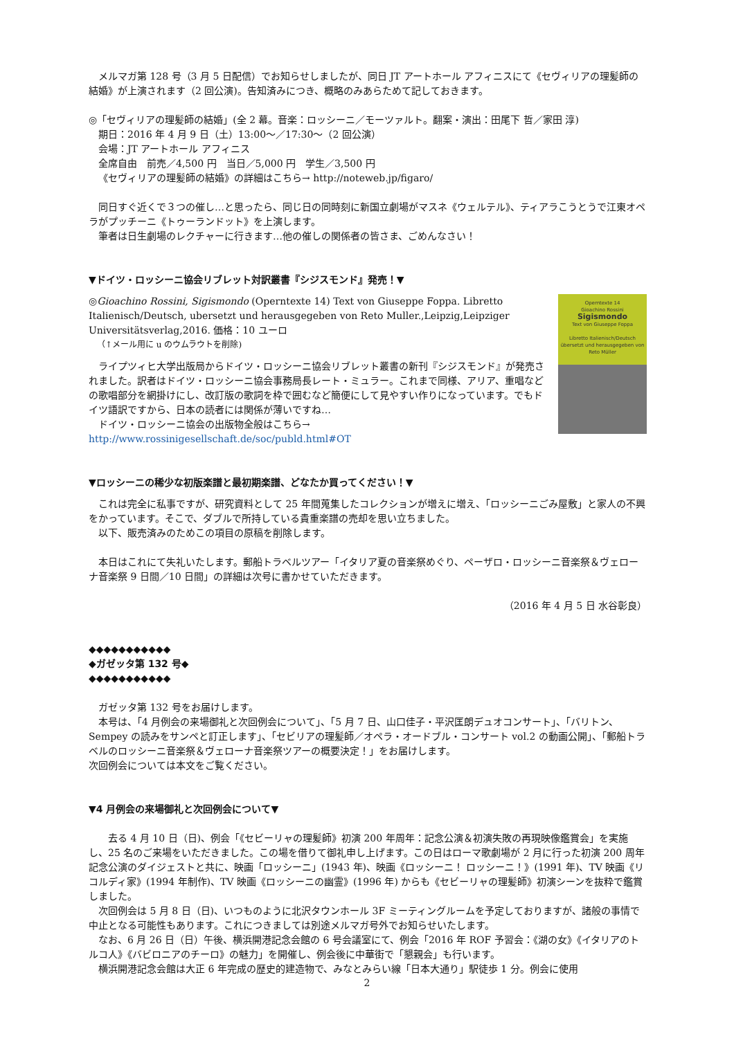メルマガ第 128 号（3 月 5 日配信）でお知らせしましたが、同日 JT アートホール アフィニスにて《セヴィリアの理髪師の結婚》が上演されます（2 回公演)。告知済みにつき、概略のみあらためて記しておきます。
◎「セヴィリアの理髪師の結婚」(全 2 幕。音楽：ロッシーニ／モーツァルト。翻案・演出：田尾下 哲／家田 淳)
期日：2016 年 4 月 9 日（土）13:00～／17:30～（2 回公演）
会場：JT アートホール アフィニス
全席自由　前売／4,500 円　当日／5,000 円　学生／3,500 円
《セヴィリアの理髪師の結婚》の詳細はこちら→ http://noteweb.jp/figaro/
同日すぐ近くで３つの催し…と思ったら、同じ日の同時刻に新国立劇場がマスネ《ウェルテル》、ティアラこうとうで江東オペラがプッチーニ《トゥーランドット》を上演します。
筆者は日生劇場のレクチャーに行きます…他の催しの関係者の皆さま、ごめんなさい！
▼ドイツ・ロッシーニ協会リブレット対訳叢書『シジスモンド』発売！▼
Operntexte 14
Gioachino Rossini
Sigismondo
Text von Giuseppe Foppa
Libretto Italienisch/Deutsch
übersetzt und herausgegeben von Reto Müller
◎Gioachino Rossini, Sigismondo (Operntexte 14) Text von Giuseppe Foppa. Libretto Italienisch/Deutsch, ubersetzt und herausgegeben von Reto Muller.,Leipzig,Leipziger Universitätsverlag,2016. 価格：10 ユーロ
（↑メール用に u のウムラウトを削除)
ライプツィヒ大学出版局からドイツ・ロッシーニ協会リブレット叢書の新刊『シジスモンド』が発売されました。訳者はドイツ・ロッシーニ協会事務局長レート・ミュラー。これまで同様、アリア、重唱などの歌唱部分を網掛けにし、改訂版の歌詞を枠で囲むなど簡便にして見やすい作りになっています。でもドイツ語訳ですから、日本の読者には関係が薄いですね…
ドイツ・ロッシーニ協会の出版物全般はこちら→ http://www.rossinigesellschaft.de/soc/publd.html#OT
▼ロッシーニの稀少な初版楽譜と最初期楽譜、どなたか買ってください！▼
これは完全に私事ですが、研究資料として 25 年間蒐集したコレクションが増えに増え、「ロッシーニごみ屋敷」と家人の不興をかっています。そこで、ダブルで所持している貴重楽譜の売却を思い立ちました。
以下、販売済みのためこの項目の原稿を削除します。
本日はこれにて失礼いたします。郵船トラベルツアー「イタリア夏の音楽祭めぐり、ペーザロ・ロッシーニ音楽祭＆ヴェローナ音楽祭 9 日間／10 日間」の詳細は次号に書かせていただきます。
（2016 年 4 月 5 日 水谷彰良）
◆◆◆◆◆◆◆◆◆◆◆
◆ガゼッタ第 132 号◆
◆◆◆◆◆◆◆◆◆◆◆
ガゼッタ第 132 号をお届けします。
本号は、「4 月例会の来場御礼と次回例会について」、「5 月 7 日、山口佳子・平沢匡朗デュオコンサート」、「バリトン、Sempey の読みをサンペと訂正します」、「セビリアの理髪師／オペラ・オードブル・コンサート vol.2 の動画公開」、「郵船トラベルのロッシーニ音楽祭＆ヴェローナ音楽祭ツアーの概要決定！」をお届けします。
次回例会については本文をご覧ください。
▼4 月例会の来場御礼と次回例会について▼
去る 4 月 10 日（日)、例会「《セビーリャの理髪師》初演 200 年周年：記念公演＆初演失敗の再現映像鑑賞会」を実施し、25 名のご来場をいただきました。この場を借りて御礼申し上げます。この日はローマ歌劇場が 2 月に行った初演 200 周年記念公演のダイジェストと共に、映画「ロッシーニ」(1943 年)、映画《ロッシーニ！ ロッシーニ！》(1991 年)、TV 映画《リコルディ家》(1994 年制作)、TV 映画《ロッシーニの幽霊》(1996 年) からも《セビーリャの理髪師》初演シーンを抜粋で鑑賞しました。
次回例会は 5 月 8 日（日)、いつものように北沢タウンホール 3F ミーティングルームを予定しておりますが、諸般の事情で中止となる可能性もあります。これにつきましては別途メルマガ号外でお知らせいたします。
なお、6 月 26 日（日）午後、横浜開港記念会館の 6 号会議室にて、例会「2016 年 ROF 予習会：《湖の女》《イタリアのトルコ人》《バビロニアのチーロ》の魅力」を開催し、例会後に中華街で「懇親会」も行います。
横浜開港記念会館は大正 6 年完成の歴史的建造物で、みなとみらい線「日本大通り」駅徒歩 1 分。例会に使用
2